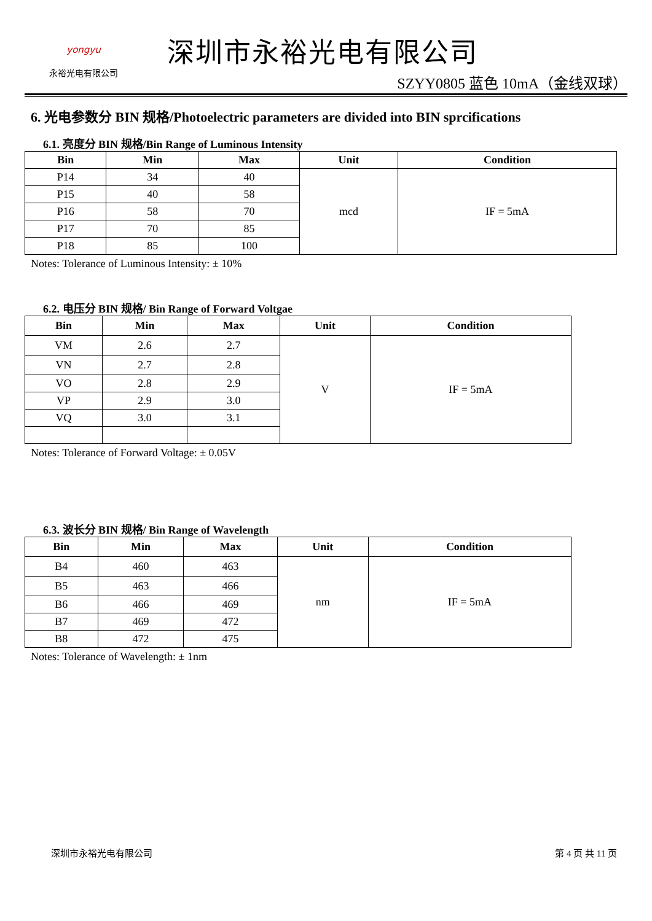yongyu
永裕光电有限公司
深圳市永裕光电有限公司
SZYY0805 蓝色 10mA（金线双球）
6. 光电参数分 BIN 规格/Photoelectric parameters are divided into BIN sprcifications
6.1. 亮度分 BIN 规格/Bin Range of Luminous Intensity
| Bin | Min | Max | Unit | Condition |
| --- | --- | --- | --- | --- |
| P14 | 34 | 40 | mcd | IF = 5mA |
| P15 | 40 | 58 | | |
| P16 | 58 | 70 | | |
| P17 | 70 | 85 | | |
| P18 | 85 | 100 | | |
Notes: Tolerance of Luminous Intensity: ± 10%
6.2. 电压分 BIN 规格/ Bin Range of Forward Voltgae
| Bin | Min | Max | Unit | Condition |
| --- | --- | --- | --- | --- |
| VM | 2.6 | 2.7 | V | IF = 5mA |
| VN | 2.7 | 2.8 | | |
| VO | 2.8 | 2.9 | | |
| VP | 2.9 | 3.0 | | |
| VQ | 3.0 | 3.1 | | |
Notes: Tolerance of Forward Voltage: ± 0.05V
6.3. 波长分 BIN 规格/ Bin Range of Wavelength
| Bin | Min | Max | Unit | Condition |
| --- | --- | --- | --- | --- |
| B4 | 460 | 463 | nm | IF = 5mA |
| B5 | 463 | 466 | | |
| B6 | 466 | 469 | | |
| B7 | 469 | 472 | | |
| B8 | 472 | 475 | | |
Notes: Tolerance of Wavelength: ± 1nm
深圳市永裕光电有限公司 第 4 页 共 11 页